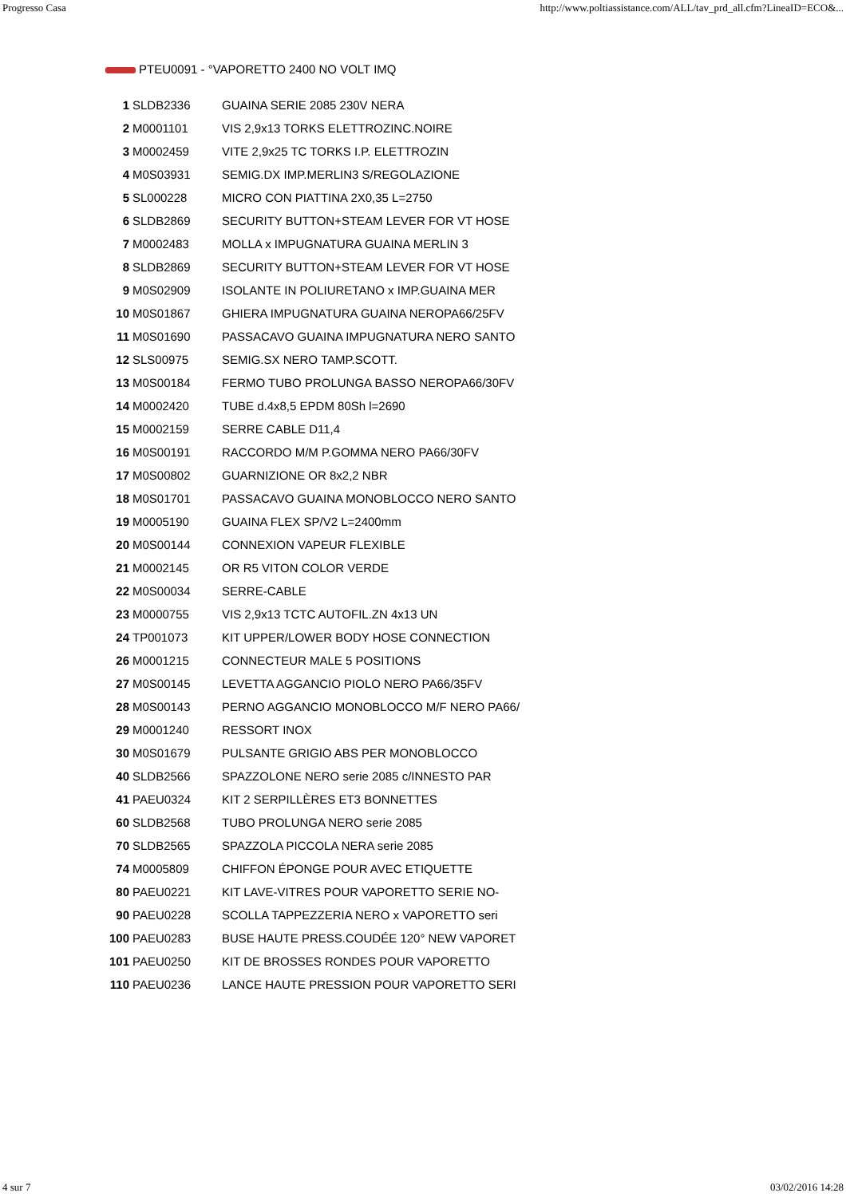Progresso Casa http://www.poltiassistance.com/ALL/tav_prd_all.cfm?LineaID=ECO&...
PTEU0091 - °VAPORETTO 2400 NO VOLT IMQ
| 1 | SLDB2336 | GUAINA SERIE 2085 230V NERA |
| 2 | M0001101 | VIS 2,9x13 TORKS ELETTROZINC.NOIRE |
| 3 | M0002459 | VITE 2,9x25 TC TORKS I.P. ELETTROZIN |
| 4 | M0S03931 | SEMIG.DX IMP.MERLIN3 S/REGOLAZIONE |
| 5 | SL000228 | MICRO CON PIATTINA 2X0,35 L=2750 |
| 6 | SLDB2869 | SECURITY BUTTON+STEAM LEVER FOR VT HOSE |
| 7 | M0002483 | MOLLA x IMPUGNATURA GUAINA MERLIN 3 |
| 8 | SLDB2869 | SECURITY BUTTON+STEAM LEVER FOR VT HOSE |
| 9 | M0S02909 | ISOLANTE IN POLIURETANO x IMP.GUAINA MER |
| 10 | M0S01867 | GHIERA IMPUGNATURA GUAINA NEROPA66/25FV |
| 11 | M0S01690 | PASSACAVO GUAINA IMPUGNATURA NERO SANTO |
| 12 | SLS00975 | SEMIG.SX NERO TAMP.SCOTT. |
| 13 | M0S00184 | FERMO TUBO PROLUNGA BASSO NEROPA66/30FV |
| 14 | M0002420 | TUBE d.4x8,5 EPDM 80Sh l=2690 |
| 15 | M0002159 | SERRE CABLE D11,4 |
| 16 | M0S00191 | RACCORDO M/M P.GOMMA NERO PA66/30FV |
| 17 | M0S00802 | GUARNIZIONE OR 8x2,2 NBR |
| 18 | M0S01701 | PASSACAVO GUAINA MONOBLOCCO NERO SANTO |
| 19 | M0005190 | GUAINA FLEX SP/V2 L=2400mm |
| 20 | M0S00144 | CONNEXION VAPEUR FLEXIBLE |
| 21 | M0002145 | OR R5 VITON COLOR VERDE |
| 22 | M0S00034 | SERRE-CABLE |
| 23 | M0000755 | VIS 2,9x13 TCTC AUTOFIL.ZN 4x13 UN |
| 24 | TP001073 | KIT UPPER/LOWER BODY HOSE CONNECTION |
| 26 | M0001215 | CONNECTEUR MALE 5 POSITIONS |
| 27 | M0S00145 | LEVETTA AGGANCIO PIOLO NERO PA66/35FV |
| 28 | M0S00143 | PERNO AGGANCIO MONOBLOCCO M/F NERO PA66/ |
| 29 | M0001240 | RESSORT INOX |
| 30 | M0S01679 | PULSANTE GRIGIO ABS PER MONOBLOCCO |
| 40 | SLDB2566 | SPAZZOLONE NERO serie 2085 c/INNESTO PAR |
| 41 | PAEU0324 | KIT 2 SERPILLÈRES ET3 BONNETTES |
| 60 | SLDB2568 | TUBO PROLUNGA NERO serie 2085 |
| 70 | SLDB2565 | SPAZZOLA PICCOLA NERA serie 2085 |
| 74 | M0005809 | CHIFFON ÉPONGE POUR AVEC ETIQUETTE |
| 80 | PAEU0221 | KIT LAVE-VITRES POUR VAPORETTO SERIE NO- |
| 90 | PAEU0228 | SCOLLA TAPPEZZERIA NERO x VAPORETTO seri |
| 100 | PAEU0283 | BUSE HAUTE PRESS.COUDÉE 120° NEW VAPORET |
| 101 | PAEU0250 | KIT DE BROSSES RONDES POUR VAPORETTO |
| 110 | PAEU0236 | LANCE HAUTE PRESSION POUR VAPORETTO SERI |
4 sur 7 03/02/2016 14:28